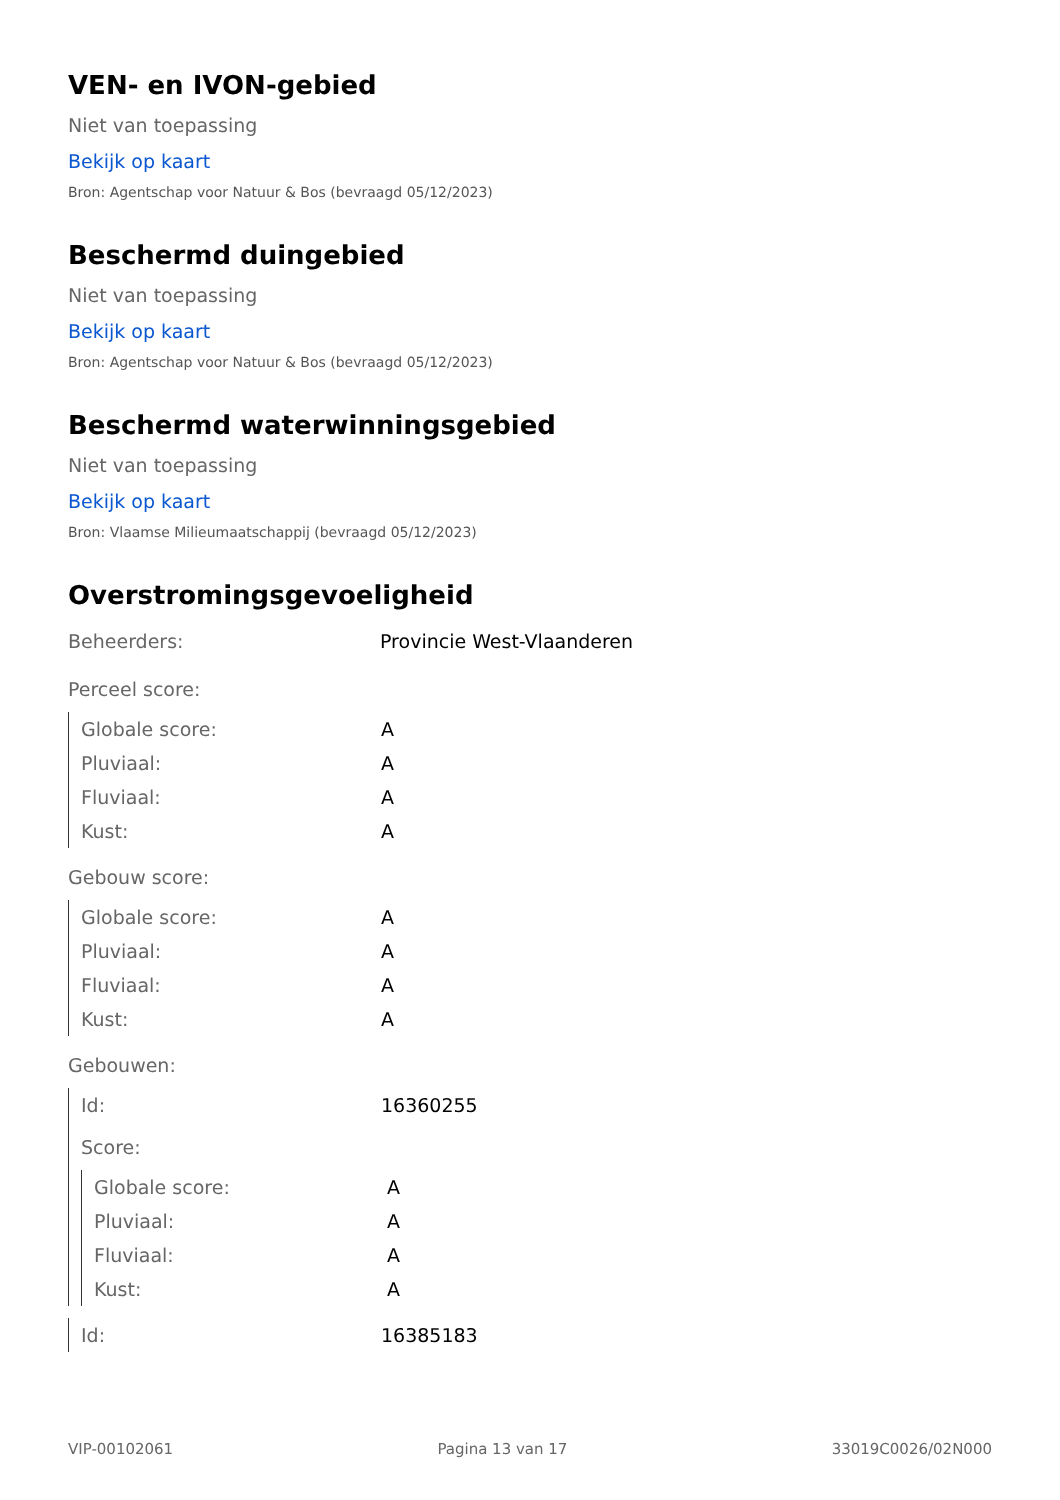VEN- en IVON-gebied
Niet van toepassing
Bekijk op kaart
Bron: Agentschap voor Natuur & Bos (bevraagd 05/12/2023)
Beschermd duingebied
Niet van toepassing
Bekijk op kaart
Bron: Agentschap voor Natuur & Bos (bevraagd 05/12/2023)
Beschermd waterwinningsgebied
Niet van toepassing
Bekijk op kaart
Bron: Vlaamse Milieumaatschappij (bevraagd 05/12/2023)
Overstromingsgevoeligheid
| Beheerders: | Provincie West-Vlaanderen |
| Perceel score: | |
| Globale score: | A |
| Pluviaal: | A |
| Fluviaal: | A |
| Kust: | A |
| Gebouw score: | |
| Globale score: | A |
| Pluviaal: | A |
| Fluviaal: | A |
| Kust: | A |
| Gebouwen: | |
| Id: | 16360255 |
| Score: | |
| Globale score: | A |
| Pluviaal: | A |
| Fluviaal: | A |
| Kust: | A |
| Id: | 16385183 |
VIP-00102061 Pagina 13 van 17 33019C0026/02N000